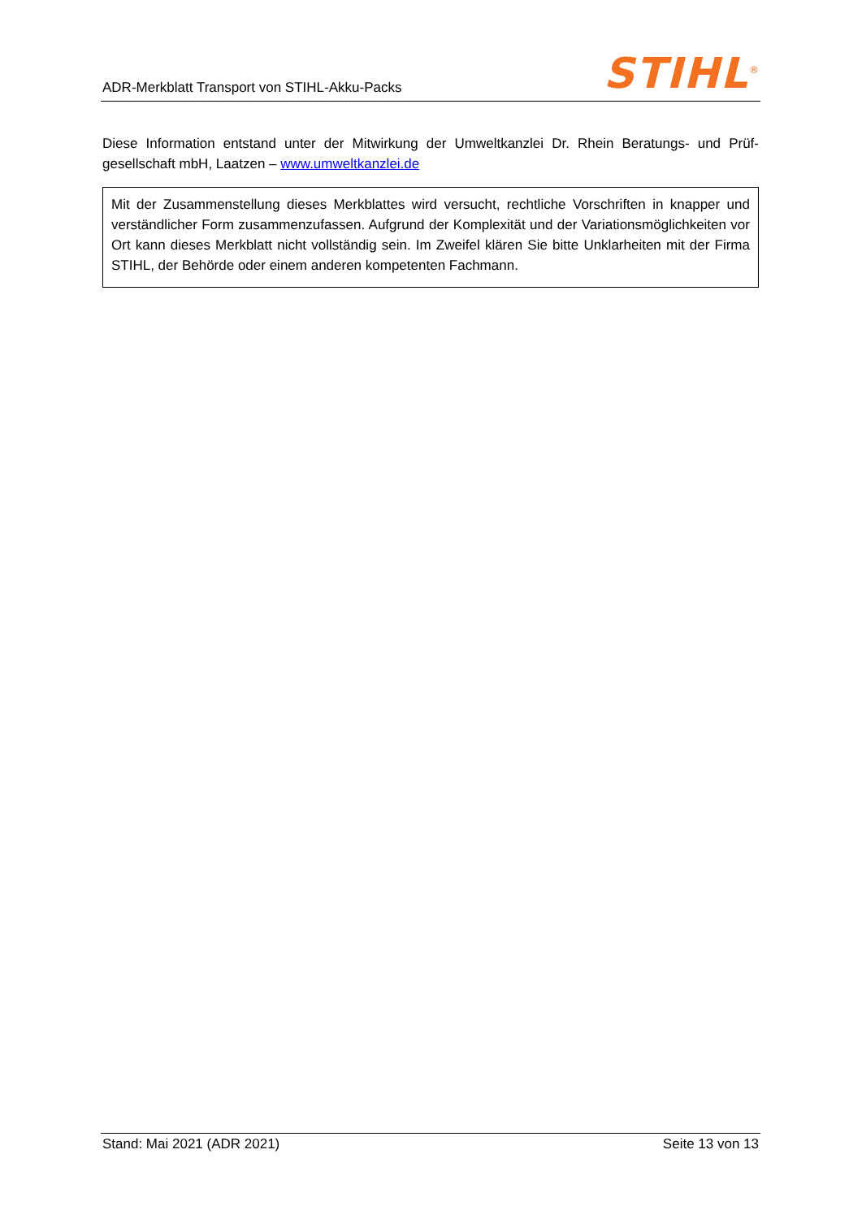ADR-Merkblatt Transport von STIHL-Akku-Packs
STIHL<sup>®</sup>
Diese Information entstand unter der Mitwirkung der Umweltkanzlei Dr. Rhein Beratungs- und Prüf­gesellschaft mbH, Laatzen – www.umweltkanzlei.de
Mit der Zusammenstellung dieses Merkblattes wird versucht, rechtliche Vorschriften in knapper und verständlicher Form zusammenzufassen. Aufgrund der Komplexität und der Variationsmöglichkeiten vor Ort kann dieses Merkblatt nicht vollständig sein. Im Zweifel klären Sie bitte Unklarheiten mit der Firma STIHL, der Behörde oder einem anderen kompetenten Fachmann.
Stand: Mai 2021 (ADR 2021) Seite 13 von 13